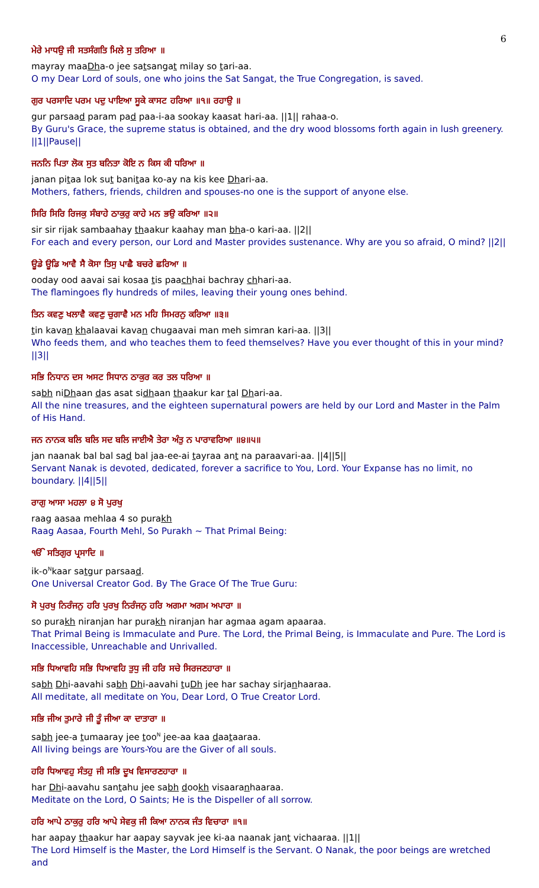6
ਮੇਰੇ ਮਾਧਉ ਜੀ ਸਤਸੰਗਤਿ ਮਿਲੇ ਸੁ ਤਰਿਆ ॥
mayray maaDha-o jee satsangat milay so tari-aa.
O my Dear Lord of souls, one who joins the Sat Sangat, the True Congregation, is saved.
ਗੁਰ ਪਰਸਾਦਿ ਪਰਮ ਪਦੁ ਪਾਇਆ ਸੂਕੇ ਕਾਸਟ ਹਰਿਆ ॥੧॥ ਰਹਾਉ ॥
gur parsaad param pad paa-i-aa sookay kaasat hari-aa. ||1|| rahaa-o.
By Guru's Grace, the supreme status is obtained, and the dry wood blossoms forth again in lush greenery. ||1||Pause||
ਜਨਨਿ ਪਿਤਾ ਲੋਕ ਸੁਤ ਬਨਿਤਾ ਕੋਇ ਨ ਕਿਸ ਕੀ ਧਰਿਆ ॥
janan pitaa lok sut banitaa ko-ay na kis kee Dhari-aa.
Mothers, fathers, friends, children and spouses-no one is the support of anyone else.
ਸਿਰਿ ਸਿਰਿ ਰਿਜਕੁ ਸੰਬਾਹੇ ਠਾਕੁਰੁ ਕਾਹੇ ਮਨ ਭਉ ਕਰਿਆ ॥੨॥
sir sir rijak sambaahay thaakur kaahay man bha-o kari-aa. ||2||
For each and every person, our Lord and Master provides sustenance. Why are you so afraid, O mind? ||2||
ਊਡੇ ਊਡਿ ਆਵੈ ਸੈ ਕੋਸਾ ਤਿਸੁ ਪਾਛੈ ਬਚਰੇ ਛਰਿਆ ॥
ooday ood aavai sai kosaa tis paachhai bachray chhari-aa.
The flamingoes fly hundreds of miles, leaving their young ones behind.
ਤਿਨ ਕਵਣੁ ਖਲਾਵੈ ਕਵਣੁ ਚੁਗਾਵੈ ਮਨ ਮਹਿ ਸਿਮਰਨੁ ਕਰਿਆ ॥੩॥
tin kavan khalaavai kavan chugaavai man meh simran kari-aa. ||3||
Who feeds them, and who teaches them to feed themselves? Have you ever thought of this in your mind? ||3||
ਸਭਿ ਨਿਧਾਨ ਦਸ ਅਸਟ ਸਿਧਾਨ ਠਾਕੁਰ ਕਰ ਤਲ ਧਰਿਆ ॥
sabh niDhaan das asat sidhaan thaakur kar tal Dhari-aa.
All the nine treasures, and the eighteen supernatural powers are held by our Lord and Master in the Palm of His Hand.
ਜਨ ਨਾਨਕ ਬਲਿ ਬਲਿ ਸਦ ਬਲਿ ਜਾਈਐ ਤੇਰਾ ਅੰਤੁ ਨ ਪਾਰਾਵਰਿਆ ॥੪॥੫॥
jan naanak bal bal sad bal jaa-ee-ai tayraa ant na paraavari-aa. ||4||5||
Servant Nanak is devoted, dedicated, forever a sacrifice to You, Lord. Your Expanse has no limit, no boundary. ||4||5||
ਰਾਗੁ ਆਸਾ ਮਹਲਾ ੪ ਸੋ ਪੁਰਖੁ
raag aasaa mehlaa 4 so purakh
Raag Aasaa, Fourth Mehl, So Purakh ~ That Primal Being:
ੴ ਸਤਿਗੁਰ ਪ੍ਰਸਾਦਿ ॥
ik-o<sup>N</sup>kaar satgur parsaad.
One Universal Creator God. By The Grace Of The True Guru:
ਸੋ ਪੁਰਖੁ ਨਿਰੰਜਨੁ ਹਰਿ ਪੁਰਖੁ ਨਿਰੰਜਨੁ ਹਰਿ ਅਗਮਾ ਅਗਮ ਅਪਾਰਾ ॥
so purakh niranjan har purakh niranjan har agmaa agam apaaraa.
That Primal Being is Immaculate and Pure. The Lord, the Primal Being, is Immaculate and Pure. The Lord is Inaccessible, Unreachable and Unrivalled.
ਸਭਿ ਧਿਆਵਹਿ ਸਭਿ ਧਿਆਵਹਿ ਤੁਧੁ ਜੀ ਹਰਿ ਸਚੇ ਸਿਰਜਣਹਾਰਾ ॥
sabh Dhi-aavahi sabh Dhi-aavahi tuDh jee har sachay sirjanhaaraa.
All meditate, all meditate on You, Dear Lord, O True Creator Lord.
ਸਭਿ ਜੀਅ ਤੁਮਾਰੇ ਜੀ ਤੂੰ ਜੀਆ ਕਾ ਦਾਤਾਰਾ ॥
sabh jee-a tumaaray jee too<sup>N</sup> jee-aa kaa daataaraa.
All living beings are Yours-You are the Giver of all souls.
ਹਰਿ ਧਿਆਵਹੁ ਸੰਤਹੁ ਜੀ ਸਭਿ ਦੂਖ ਵਿਸਾਰਣਹਾਰਾ ॥
har Dhi-aavahu santahu jee sabh dookh visaaranhaaraa.
Meditate on the Lord, O Saints; He is the Dispeller of all sorrow.
ਹਰਿ ਆਪੇ ਠਾਕੁਰੁ ਹਰਿ ਆਪੇ ਸੇਵਕੁ ਜੀ ਕਿਆ ਨਾਨਕ ਜੰਤ ਵਿਚਾਰਾ ॥੧॥
har aapay thaakur har aapay sayvak jee ki-aa naanak jant vichaaraa. ||1||
The Lord Himself is the Master, the Lord Himself is the Servant. O Nanak, the poor beings are wretched and